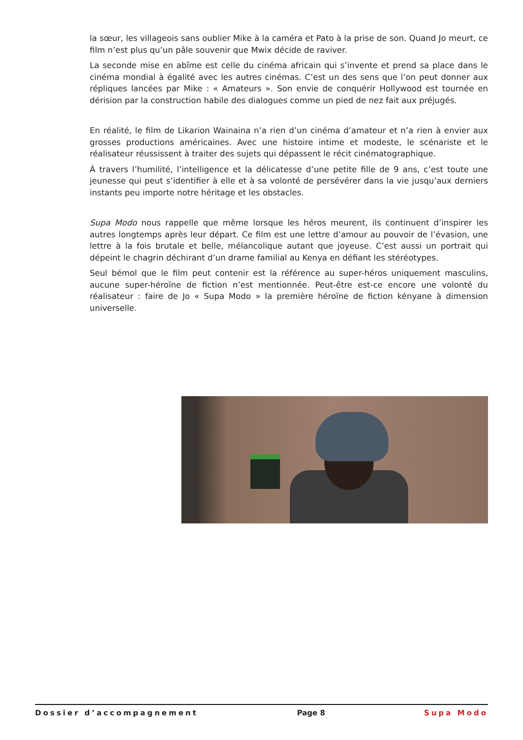la sœur, les villageois sans oublier Mike à la caméra et Pato à la prise de son. Quand Jo meurt, ce film n’est plus qu’un pâle souvenir que Mwix décide de raviver.
La seconde mise en abîme est celle du cinéma africain qui s’invente et prend sa place dans le cinéma mondial à égalité avec les autres cinémas. C’est un des sens que l’on peut donner aux répliques lancées par Mike : « Amateurs ». Son envie de conquérir Hollywood est tournée en dérision par la construction habile des dialogues comme un pied de nez fait aux préjugés.
En réalité, le film de Likarion Wainaina n’a rien d’un cinéma d’amateur et n’a rien à envier aux grosses productions américaines. Avec une histoire intime et modeste, le scénariste et le réalisateur réussissent à traiter des sujets qui dépassent le récit cinématographique.
À travers l’humilité, l’intelligence et la délicatesse d’une petite fille de 9 ans, c’est toute une jeunesse qui peut s’identifier à elle et à sa volonté de persévérer dans la vie jusqu’aux derniers instants peu importe notre héritage et les obstacles.
Supa Modo nous rappelle que même lorsque les héros meurent, ils continuent d’inspirer les autres longtemps après leur départ. Ce film est une lettre d’amour au pouvoir de l’évasion, une lettre à la fois brutale et belle, mélancolique autant que joyeuse. C’est aussi un portrait qui dépeint le chagrin déchirant d’un drame familial au Kenya en défiant les stéréotypes.
Seul bémol que le film peut contenir est la référence au super-héros uniquement masculins, aucune super-héroïne de fiction n’est mentionnée. Peut-être est-ce encore une volonté du réalisateur : faire de Jo « Supa Modo » la première héroïne de fiction kényane à dimension universelle.
Dossier d’accompagnement Page 8 Supa Modo